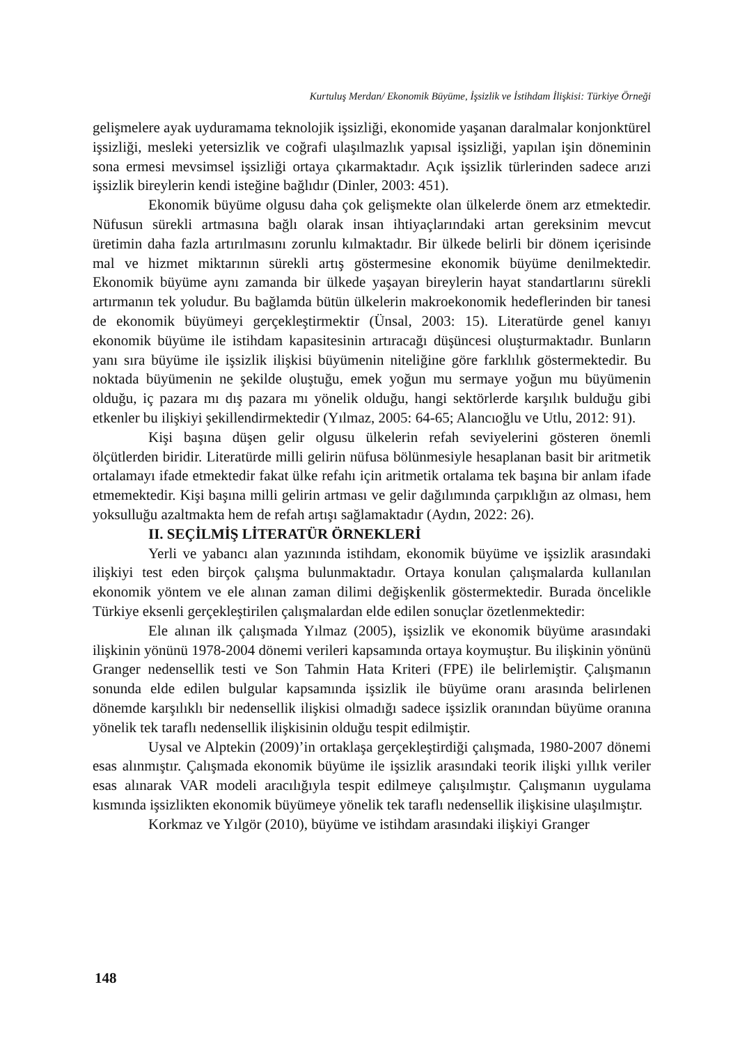Kurtuluş Merdan/ Ekonomik Büyüme, İşsizlik ve İstihdam İlişkisi: Türkiye Örneği
gelişmelere ayak uyduramama teknolojik işsizliği, ekonomide yaşanan daralmalar konjonktürel işsizliği, mesleki yetersizlik ve coğrafi ulaşılmazlık yapısal işsizliği, yapılan işin döneminin sona ermesi mevsimsel işsizliği ortaya çıkarmaktadır. Açık işsizlik türlerinden sadece arızi işsizlik bireylerin kendi isteğine bağlıdır (Dinler, 2003: 451).
Ekonomik büyüme olgusu daha çok gelişmekte olan ülkelerde önem arz etmektedir. Nüfusun sürekli artmasına bağlı olarak insan ihtiyaçlarındaki artan gereksinim mevcut üretimin daha fazla artırılmasını zorunlu kılmaktadır. Bir ülkede belirli bir dönem içerisinde mal ve hizmet miktarının sürekli artış göstermesine ekonomik büyüme denilmektedir. Ekonomik büyüme aynı zamanda bir ülkede yaşayan bireylerin hayat standartlarını sürekli artırmanın tek yoludur. Bu bağlamda bütün ülkelerin makroekonomik hedeflerinden bir tanesi de ekonomik büyümeyi gerçekleştirmektir (Ünsal, 2003: 15). Literatürde genel kanıyı ekonomik büyüme ile istihdam kapasitesinin artıracağı düşüncesi oluşturmaktadır. Bunların yanı sıra büyüme ile işsizlik ilişkisi büyümenin niteliğine göre farklılık göstermektedir. Bu noktada büyümenin ne şekilde oluştuğu, emek yoğun mu sermaye yoğun mu büyümenin olduğu, iç pazara mı dış pazara mı yönelik olduğu, hangi sektörlerde karşılık bulduğu gibi etkenler bu ilişkiyi şekillendirmektedir (Yılmaz, 2005: 64-65; Alancıoğlu ve Utlu, 2012: 91).
Kişi başına düşen gelir olgusu ülkelerin refah seviyelerini gösteren önemli ölçütlerden biridir. Literatürde milli gelirin nüfusa bölünmesiyle hesaplanan basit bir aritmetik ortalamayı ifade etmektedir fakat ülke refahı için aritmetik ortalama tek başına bir anlam ifade etmemektedir. Kişi başına milli gelirin artması ve gelir dağılımında çarpıklığın az olması, hem yoksulluğu azaltmakta hem de refah artışı sağlamaktadır (Aydın, 2022: 26).
II. SEÇİLMİŞ LİTERATÜR ÖRNEKLERİ
Yerli ve yabancı alan yazınında istihdam, ekonomik büyüme ve işsizlik arasındaki ilişkiyi test eden birçok çalışma bulunmaktadır. Ortaya konulan çalışmalarda kullanılan ekonomik yöntem ve ele alınan zaman dilimi değişkenlik göstermektedir. Burada öncelikle Türkiye eksenli gerçekleştirilen çalışmalardan elde edilen sonuçlar özetlenmektedir:
Ele alınan ilk çalışmada Yılmaz (2005), işsizlik ve ekonomik büyüme arasındaki ilişkinin yönünü 1978-2004 dönemi verileri kapsamında ortaya koymuştur. Bu ilişkinin yönünü Granger nedensellik testi ve Son Tahmin Hata Kriteri (FPE) ile belirlemiştir. Çalışmanın sonunda elde edilen bulgular kapsamında işsizlik ile büyüme oranı arasında belirlenen dönemde karşılıklı bir nedensellik ilişkisi olmadığı sadece işsizlik oranından büyüme oranına yönelik tek taraflı nedensellik ilişkisinin olduğu tespit edilmiştir.
Uysal ve Alptekin (2009)’in ortaklaşa gerçekleştirdiği çalışmada, 1980-2007 dönemi esas alınmıştır. Çalışmada ekonomik büyüme ile işsizlik arasındaki teorik ilişki yıllık veriler esas alınarak VAR modeli aracılığıyla tespit edilmeye çalışılmıştır. Çalışmanın uygulama kısmında işsizlikten ekonomik büyümeye yönelik tek taraflı nedensellik ilişkisine ulaşılmıştır.
Korkmaz ve Yılgör (2010), büyüme ve istihdam arasındaki ilişkiyi Granger
148